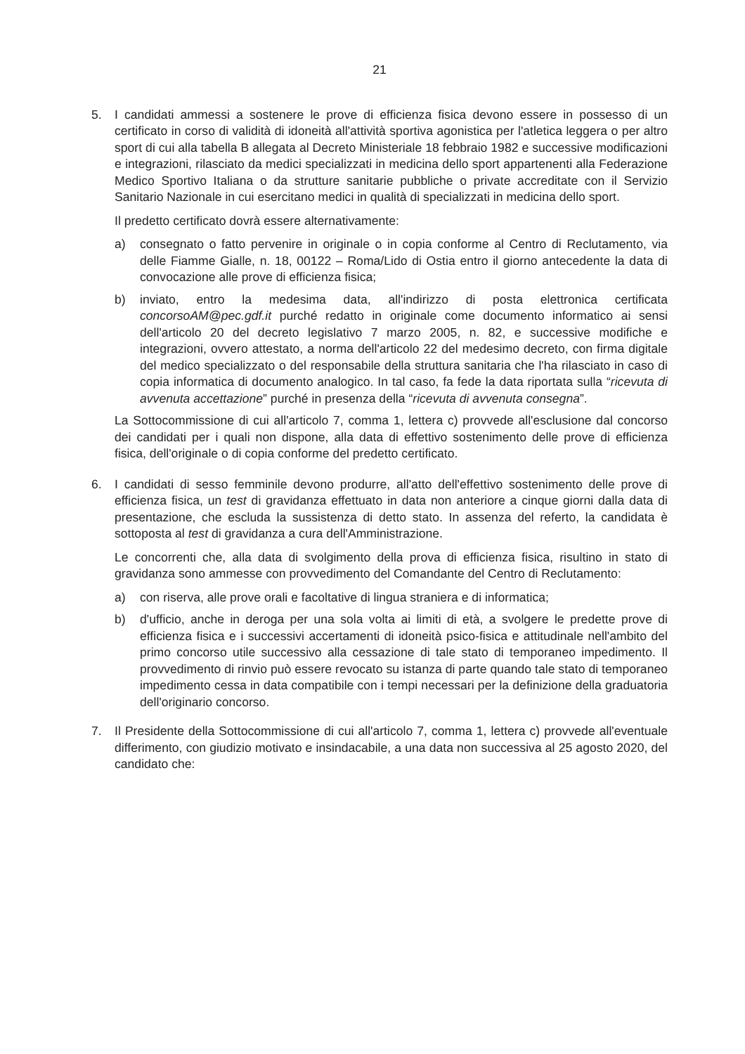21
5. I candidati ammessi a sostenere le prove di efficienza fisica devono essere in possesso di un certificato in corso di validità di idoneità all'attività sportiva agonistica per l'atletica leggera o per altro sport di cui alla tabella B allegata al Decreto Ministeriale 18 febbraio 1982 e successive modificazioni e integrazioni, rilasciato da medici specializzati in medicina dello sport appartenenti alla Federazione Medico Sportivo Italiana o da strutture sanitarie pubbliche o private accreditate con il Servizio Sanitario Nazionale in cui esercitano medici in qualità di specializzati in medicina dello sport.
Il predetto certificato dovrà essere alternativamente:
a) consegnato o fatto pervenire in originale o in copia conforme al Centro di Reclutamento, via delle Fiamme Gialle, n. 18, 00122 – Roma/Lido di Ostia entro il giorno antecedente la data di convocazione alle prove di efficienza fisica;
b) inviato, entro la medesima data, all'indirizzo di posta elettronica certificata concorsoAM@pec.gdf.it purché redatto in originale come documento informatico ai sensi dell'articolo 20 del decreto legislativo 7 marzo 2005, n. 82, e successive modifiche e integrazioni, ovvero attestato, a norma dell'articolo 22 del medesimo decreto, con firma digitale del medico specializzato o del responsabile della struttura sanitaria che l'ha rilasciato in caso di copia informatica di documento analogico. In tal caso, fa fede la data riportata sulla “ricevuta di avvenuta accettazione” purché in presenza della “ricevuta di avvenuta consegna”.
La Sottocommissione di cui all'articolo 7, comma 1, lettera c) provvede all'esclusione dal concorso dei candidati per i quali non dispone, alla data di effettivo sostenimento delle prove di efficienza fisica, dell'originale o di copia conforme del predetto certificato.
6. I candidati di sesso femminile devono produrre, all'atto dell'effettivo sostenimento delle prove di efficienza fisica, un test di gravidanza effettuato in data non anteriore a cinque giorni dalla data di presentazione, che escluda la sussistenza di detto stato. In assenza del referto, la candidata è sottoposta al test di gravidanza a cura dell'Amministrazione.
Le concorrenti che, alla data di svolgimento della prova di efficienza fisica, risultino in stato di gravidanza sono ammesse con provvedimento del Comandante del Centro di Reclutamento:
a) con riserva, alle prove orali e facoltative di lingua straniera e di informatica;
b) d'ufficio, anche in deroga per una sola volta ai limiti di età, a svolgere le predette prove di efficienza fisica e i successivi accertamenti di idoneità psico-fisica e attitudinale nell'ambito del primo concorso utile successivo alla cessazione di tale stato di temporaneo impedimento. Il provvedimento di rinvio può essere revocato su istanza di parte quando tale stato di temporaneo impedimento cessa in data compatibile con i tempi necessari per la definizione della graduatoria dell'originario concorso.
7. Il Presidente della Sottocommissione di cui all'articolo 7, comma 1, lettera c) provvede all'eventuale differimento, con giudizio motivato e insindacabile, a una data non successiva al 25 agosto 2020, del candidato che: